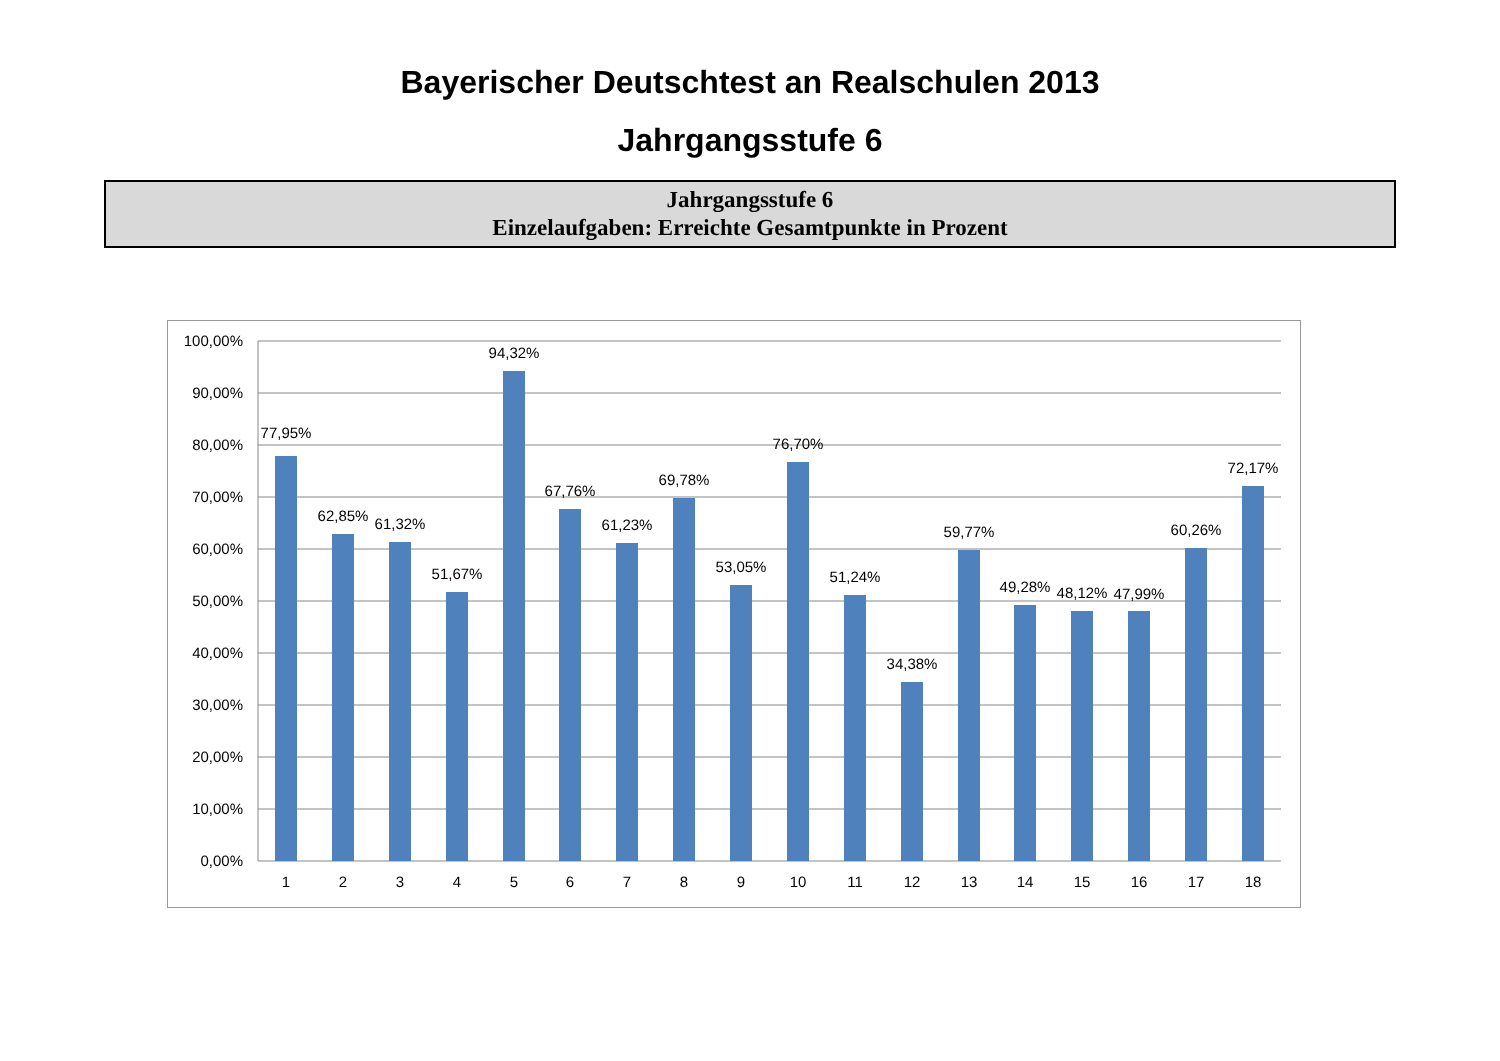Bayerischer Deutschtest an Realschulen 2013
Jahrgangsstufe 6
Jahrgangsstufe 6
Einzelaufgaben: Erreichte Gesamtpunkte in Prozent
100,00%
90,00%
80,00%
70,00%
60,00%
50,00%
40,00%
30,00%
20,00%
10,00%
0,00%
77,95%
62,85%
61,32%
51,67%
94,32%
67,76%
61,23%
69,78%
53,05%
76,70%
51,24%
34,38%
59,77%
49,28%
48,12%
47,99%
60,26%
72,17%
1
2
3
4
5
6
7
8
9
10
11
12
13
14
15
16
17
18